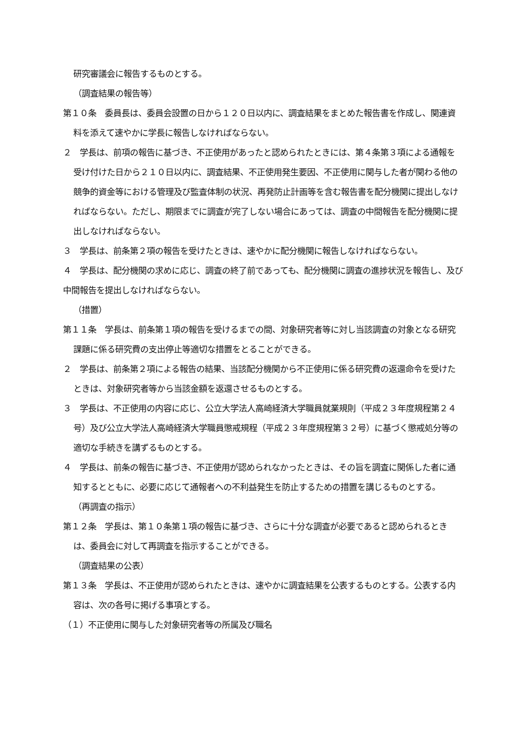研究審議会に報告するものとする。
（調査結果の報告等）
第１０条　委員長は、委員会設置の日から１２０日以内に、調査結果をまとめた報告書を作成し、関連資料を添えて速やかに学長に報告しなければならない。
２　学長は、前項の報告に基づき、不正使用があったと認められたときには、第４条第３項による通報を受け付けた日から２１０日以内に、調査結果、不正使用発生要因、不正使用に関与した者が関わる他の競争的資金等における管理及び監査体制の状況、再発防止計画等を含む報告書を配分機関に提出しなければならない。ただし、期限までに調査が完了しない場合にあっては、調査の中間報告を配分機関に提出しなければならない。
３　学長は、前条第２項の報告を受けたときは、速やかに配分機関に報告しなければならない。
４　学長は、配分機関の求めに応じ、調査の終了前であっても、配分機関に調査の進捗状況を報告し、及び中間報告を提出しなければならない。
（措置）
第１１条　学長は、前条第１項の報告を受けるまでの間、対象研究者等に対し当該調査の対象となる研究課題に係る研究費の支出停止等適切な措置をとることができる。
２　学長は、前条第２項による報告の結果、当該配分機関から不正使用に係る研究費の返還命令を受けたときは、対象研究者等から当該金額を返還させるものとする。
３　学長は、不正使用の内容に応じ、公立大学法人高崎経済大学職員就業規則（平成２３年度規程第２４号）及び公立大学法人高崎経済大学職員懲戒規程（平成２３年度規程第３２号）に基づく懲戒処分等の適切な手続きを講ずるものとする。
４　学長は、前条の報告に基づき、不正使用が認められなかったときは、その旨を調査に関係した者に通知するとともに、必要に応じて通報者への不利益発生を防止するための措置を講じるものとする。
（再調査の指示）
第１２条　学長は、第１０条第１項の報告に基づき、さらに十分な調査が必要であると認められるときは、委員会に対して再調査を指示することができる。
（調査結果の公表）
第１３条　学長は、不正使用が認められたときは、速やかに調査結果を公表するものとする。公表する内容は、次の各号に掲げる事項とする。
（１）不正使用に関与した対象研究者等の所属及び職名